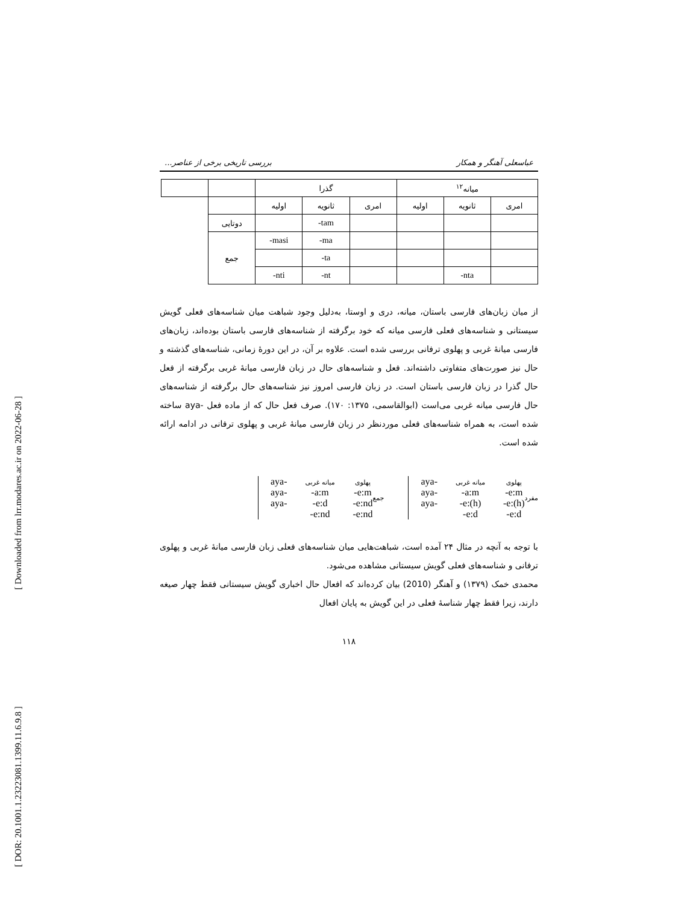[ Downloaded from lrr.modares.ac.ir on 2022-06-28 ]
[ DOR: 20.1001.1.23223081.1399.11.6.9.8 ]
عباسعلی آهنگر و همکار بررسی تاریخی برخی از عناصر...
| میانه<sup>۱۲</sup> | | | گذرا | | | | |
| امری | ثانویه | اولیه | امری | ثانویه | اولیه | | |
| | | | | -tam | | دوتایی | |
| | | | | -ma | -masi | جمع | |
| | | | | -ta | | | |
| | -nta | | | -nt | -nti | | |
از میان زبان‌های فارسی باستان، میانه، دری و اوستا، به‌دلیل وجود شباهت میان شناسه‌های فعلی گویش سیستانی و شناسه‌های فعلی فارسی میانه که خود برگرفته از شناسه‌های فارسی باستان بوده‌اند، زبان‌های فارسی میانهٔ غربی و پهلوی ترفانی بررسی شده است. علاوه بر آن، در این دورهٔ زمانی، شناسه‌های گذشته و حال نیز صورت‌های متفاوتی داشته‌اند. فعل و شناسه‌های حال در زبان فارسی میانهٔ غربی برگرفته از فعل حال گذرا در زبان فارسی باستان است. در زبان فارسی امروز نیز شناسه‌های حال برگرفته از شناسه‌های حال فارسی میانه غربی می‌است (ابوالقاسمی، ۱۳۷۵: ۱۷۰). صرف فعل حال که از ماده فعل -aya ساخته شده است، به همراه شناسه‌های فعلی موردنظر در زبان فارسی میانهٔ غربی و پهلوی ترفانی در ادامه ارائه شده است.
مفرد
aya-
aya-
aya-
میانه غربی
-a:m
-e:(h)
-e:d
پهلوی
-e:m
-e:(h)
-e:d
جمع
aya-
aya-
aya-
میانه غربی
-a:m
-e:d
-e:nd
پهلوی
-e:m
-e:nd
-e:nd
با توجه به آنچه در مثال ۲۴ آمده است، شباهت‌هایی میان شناسه‌های فعلی زبان فارسی میانهٔ غربی و پهلوی ترفانی و شناسه‌های فعلی گویش سیستانی مشاهده می‌شود.
محمدی خمک (۱۳۷۹) و آهنگر (2010) بیان کرده‌اند که افعال حال اخباری گویش سیستانی فقط چهار صیغه دارند، زیرا فقط چهار شناسهٔ فعلی در این گویش به پایان افعال
۱۱۸